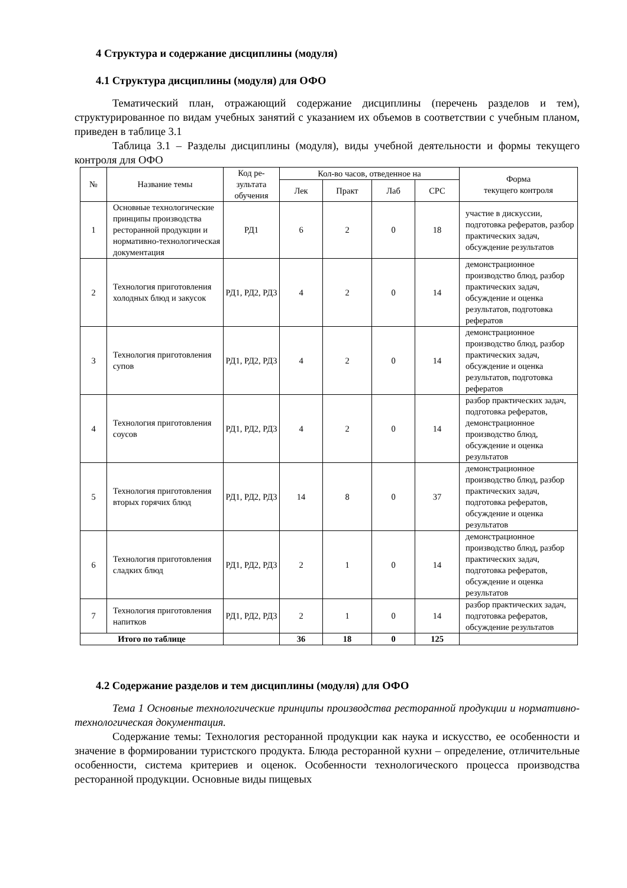4 Структура и содержание дисциплины (модуля)
4.1 Структура дисциплины (модуля) для ОФО
Тематический план, отражающий содержание дисциплины (перечень разделов и тем), структурированное по видам учебных занятий с указанием их объемов в соответствии с учебным планом, приведен в таблице 3.1
Таблица 3.1 – Разделы дисциплины (модуля), виды учебной деятельности и формы текущего контроля для ОФО
| № | Название темы | Код ре-зультата обучения | Кол-во часов, отведенное на | | | | Форма текущего контроля |
| --- | --- | --- | --- | --- | --- | --- | --- |
| | | | Лек | Практ | Лаб | СРС | |
| 1 | Основные технологические принципы производства ресторанной продукции и нормативно-технологическая документация | РД1 | 6 | 2 | 0 | 18 | участие в дискуссии, подготовка рефератов, разбор практических задач, обсуждение результатов |
| 2 | Технология приготовления холодных блюд и закусок | РД1, РД2, РД3 | 4 | 2 | 0 | 14 | демонстрационное производство блюд, разбор практических задач, обсуждение и оценка результатов, подготовка рефератов |
| 3 | Технология приготовления супов | РД1, РД2, РД3 | 4 | 2 | 0 | 14 | демонстрационное производство блюд, разбор практических задач, обсуждение и оценка результатов, подготовка рефератов |
| 4 | Технология приготовления соусов | РД1, РД2, РД3 | 4 | 2 | 0 | 14 | разбор практических задач, подготовка рефератов, демонстрационное производство блюд, обсуждение и оценка результатов |
| 5 | Технология приготовления вторых горячих блюд | РД1, РД2, РД3 | 14 | 8 | 0 | 37 | демонстрационное производство блюд, разбор практических задач, подготовка рефератов, обсуждение и оценка результатов |
| 6 | Технология приготовления сладких блюд | РД1, РД2, РД3 | 2 | 1 | 0 | 14 | демонстрационное производство блюд, разбор практических задач, подготовка рефератов, обсуждение и оценка результатов |
| 7 | Технология приготовления напитков | РД1, РД2, РД3 | 2 | 1 | 0 | 14 | разбор практических задач, подготовка рефератов, обсуждение результатов |
| Итого по таблице | | | 36 | 18 | 0 | 125 | |
4.2 Содержание разделов и тем дисциплины (модуля) для ОФО
Тема 1 Основные технологические принципы производства ресторанной продукции и нормативно-технологическая документация.
Содержание темы: Технология ресторанной продукции как наука и искусство, ее особенности и значение в формировании туристского продукта. Блюда ресторанной кухни – определение, отличительные особенности, система критериев и оценок. Особенности технологического процесса производства ресторанной продукции. Основные виды пищевых